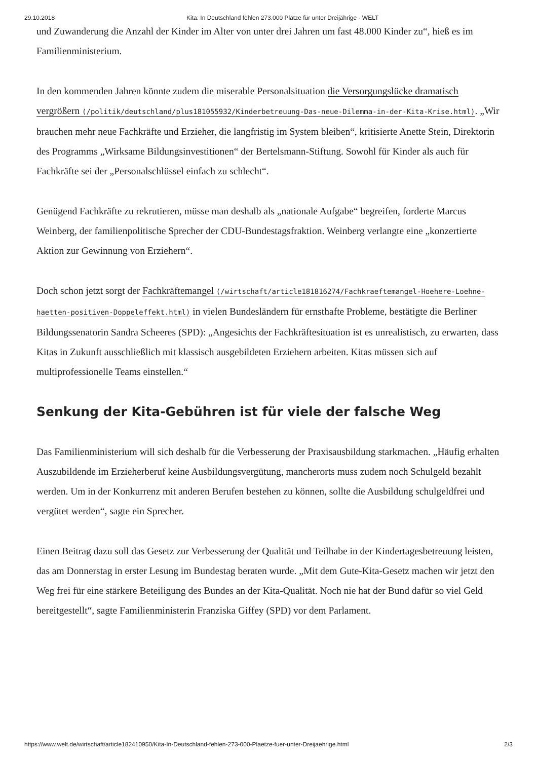29.10.2018 Kita: In Deutschland fehlen 273.000 Plätze für unter Dreijährige - WELT
und Zuwanderung die Anzahl der Kinder im Alter von unter drei Jahren um fast 48.000 Kinder zu“, hieß es im Familienministerium.
In den kommenden Jahren könnte zudem die miserable Personalsituation die Versorgungslücke dramatisch vergrößern (/politik/deutschland/plus181055932/Kinderbetreuung-Das-neue-Dilemma-in-der-Kita-Krise.html). „Wir brauchen mehr neue Fachkräfte und Erzieher, die langfristig im System bleiben“, kritisierte Anette Stein, Direktorin des Programms „Wirksame Bildungsinvestitionen“ der Bertelsmann-Stiftung. Sowohl für Kinder als auch für Fachkräfte sei der „Personalschlüssel einfach zu schlecht“.
Genügend Fachkräfte zu rekrutieren, müsse man deshalb als „nationale Aufgabe“ begreifen, forderte Marcus Weinberg, der familienpolitische Sprecher der CDU-Bundestagsfraktion. Weinberg verlangte eine „konzertierte Aktion zur Gewinnung von Erziehern“.
Doch schon jetzt sorgt der Fachkräftemangel (/wirtschaft/article181816274/Fachkraeftemangel-Hoehere-Loehne-haetten-positiven-Doppeleffekt.html) in vielen Bundesländern für ernsthafte Probleme, bestätigte die Berliner Bildungssenatorin Sandra Scheeres (SPD): „Angesichts der Fachkräftesituation ist es unrealistisch, zu erwarten, dass Kitas in Zukunft ausschließlich mit klassisch ausgebildeten Erziehern arbeiten. Kitas müssen sich auf multiprofessionelle Teams einstellen.“
Senkung der Kita-Gebühren ist für viele der falsche Weg
Das Familienministerium will sich deshalb für die Verbesserung der Praxisausbildung starkmachen. „Häufig erhalten Auszubildende im Erzieherberuf keine Ausbildungsvergütung, mancherorts muss zudem noch Schulgeld bezahlt werden. Um in der Konkurrenz mit anderen Berufen bestehen zu können, sollte die Ausbildung schulgeldfrei und vergütet werden“, sagte ein Sprecher.
Einen Beitrag dazu soll das Gesetz zur Verbesserung der Qualität und Teilhabe in der Kindertagesbetreuung leisten, das am Donnerstag in erster Lesung im Bundestag beraten wurde. „Mit dem Gute-Kita-Gesetz machen wir jetzt den Weg frei für eine stärkere Beteiligung des Bundes an der Kita-Qualität. Noch nie hat der Bund dafür so viel Geld bereitgestellt“, sagte Familienministerin Franziska Giffey (SPD) vor dem Parlament.
https://www.welt.de/wirtschaft/article182410950/Kita-In-Deutschland-fehlen-273-000-Plaetze-fuer-unter-Dreijaehrige.html 2/3